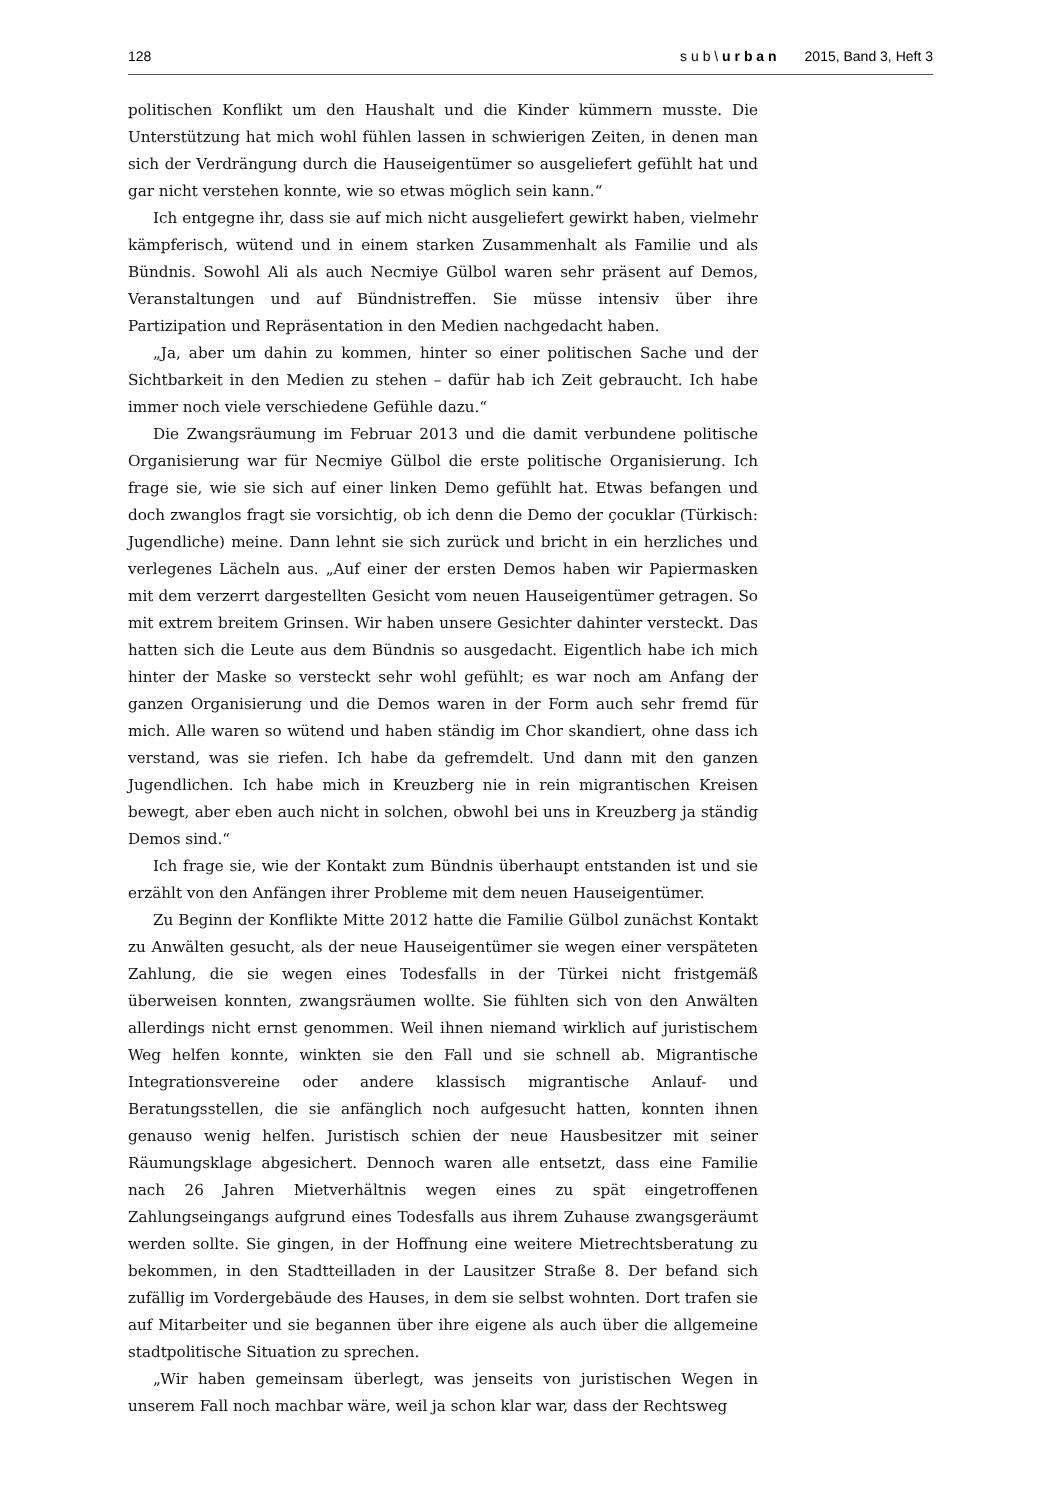128 s u b \ u r b a n 2015, Band 3, Heft 3
politischen Konflikt um den Haushalt und die Kinder kümmern musste. Die Unterstützung hat mich wohl fühlen lassen in schwierigen Zeiten, in denen man sich der Verdrängung durch die Hauseigentümer so ausgeliefert gefühlt hat und gar nicht verstehen konnte, wie so etwas möglich sein kann.“
Ich entgegne ihr, dass sie auf mich nicht ausgeliefert gewirkt haben, vielmehr kämpferisch, wütend und in einem starken Zusammenhalt als Familie und als Bündnis. Sowohl Ali als auch Necmiye Gülbol waren sehr präsent auf Demos, Veranstaltungen und auf Bündnistreffen. Sie müsse intensiv über ihre Partizipation und Repräsentation in den Medien nachgedacht haben.
„Ja, aber um dahin zu kommen, hinter so einer politischen Sache und der Sichtbarkeit in den Medien zu stehen – dafür hab ich Zeit gebraucht. Ich habe immer noch viele verschiedene Gefühle dazu.“
Die Zwangsräumung im Februar 2013 und die damit verbundene politische Organisierung war für Necmiye Gülbol die erste politische Organisierung. Ich frage sie, wie sie sich auf einer linken Demo gefühlt hat. Etwas befangen und doch zwanglos fragt sie vorsichtig, ob ich denn die Demo der çocuklar (Türkisch: Jugendliche) meine. Dann lehnt sie sich zurück und bricht in ein herzliches und verlegenes Lächeln aus. „Auf einer der ersten Demos haben wir Papiermasken mit dem verzerrt dargestellten Gesicht vom neuen Hauseigentümer getragen. So mit extrem breitem Grinsen. Wir haben unsere Gesichter dahinter versteckt. Das hatten sich die Leute aus dem Bündnis so ausgedacht. Eigentlich habe ich mich hinter der Maske so versteckt sehr wohl gefühlt; es war noch am Anfang der ganzen Organisierung und die Demos waren in der Form auch sehr fremd für mich. Alle waren so wütend und haben ständig im Chor skandiert, ohne dass ich verstand, was sie riefen. Ich habe da gefremdelt. Und dann mit den ganzen Jugendlichen. Ich habe mich in Kreuzberg nie in rein migrantischen Kreisen bewegt, aber eben auch nicht in solchen, obwohl bei uns in Kreuzberg ja ständig Demos sind.“
Ich frage sie, wie der Kontakt zum Bündnis überhaupt entstanden ist und sie erzählt von den Anfängen ihrer Probleme mit dem neuen Hauseigentümer.
Zu Beginn der Konflikte Mitte 2012 hatte die Familie Gülbol zunächst Kontakt zu Anwälten gesucht, als der neue Hauseigentümer sie wegen einer verspäteten Zahlung, die sie wegen eines Todesfalls in der Türkei nicht fristgemäß überweisen konnten, zwangsräumen wollte. Sie fühlten sich von den Anwälten allerdings nicht ernst genommen. Weil ihnen niemand wirklich auf juristischem Weg helfen konnte, winkten sie den Fall und sie schnell ab. Migrantische Integrationsvereine oder andere klassisch migrantische Anlauf- und Beratungsstellen, die sie anfänglich noch aufgesucht hatten, konnten ihnen genauso wenig helfen. Juristisch schien der neue Hausbesitzer mit seiner Räumungsklage abgesichert. Dennoch waren alle entsetzt, dass eine Familie nach 26 Jahren Mietverhältnis wegen eines zu spät eingetroffenen Zahlungseingangs aufgrund eines Todesfalls aus ihrem Zuhause zwangsgeräumt werden sollte. Sie gingen, in der Hoffnung eine weitere Mietrechtsberatung zu bekommen, in den Stadtteilladen in der Lausitzer Straße 8. Der befand sich zufällig im Vordergebäude des Hauses, in dem sie selbst wohnten. Dort trafen sie auf Mitarbeiter und sie begannen über ihre eigene als auch über die allgemeine stadtpolitische Situation zu sprechen.
„Wir haben gemeinsam überlegt, was jenseits von juristischen Wegen in unserem Fall noch machbar wäre, weil ja schon klar war, dass der Rechtsweg